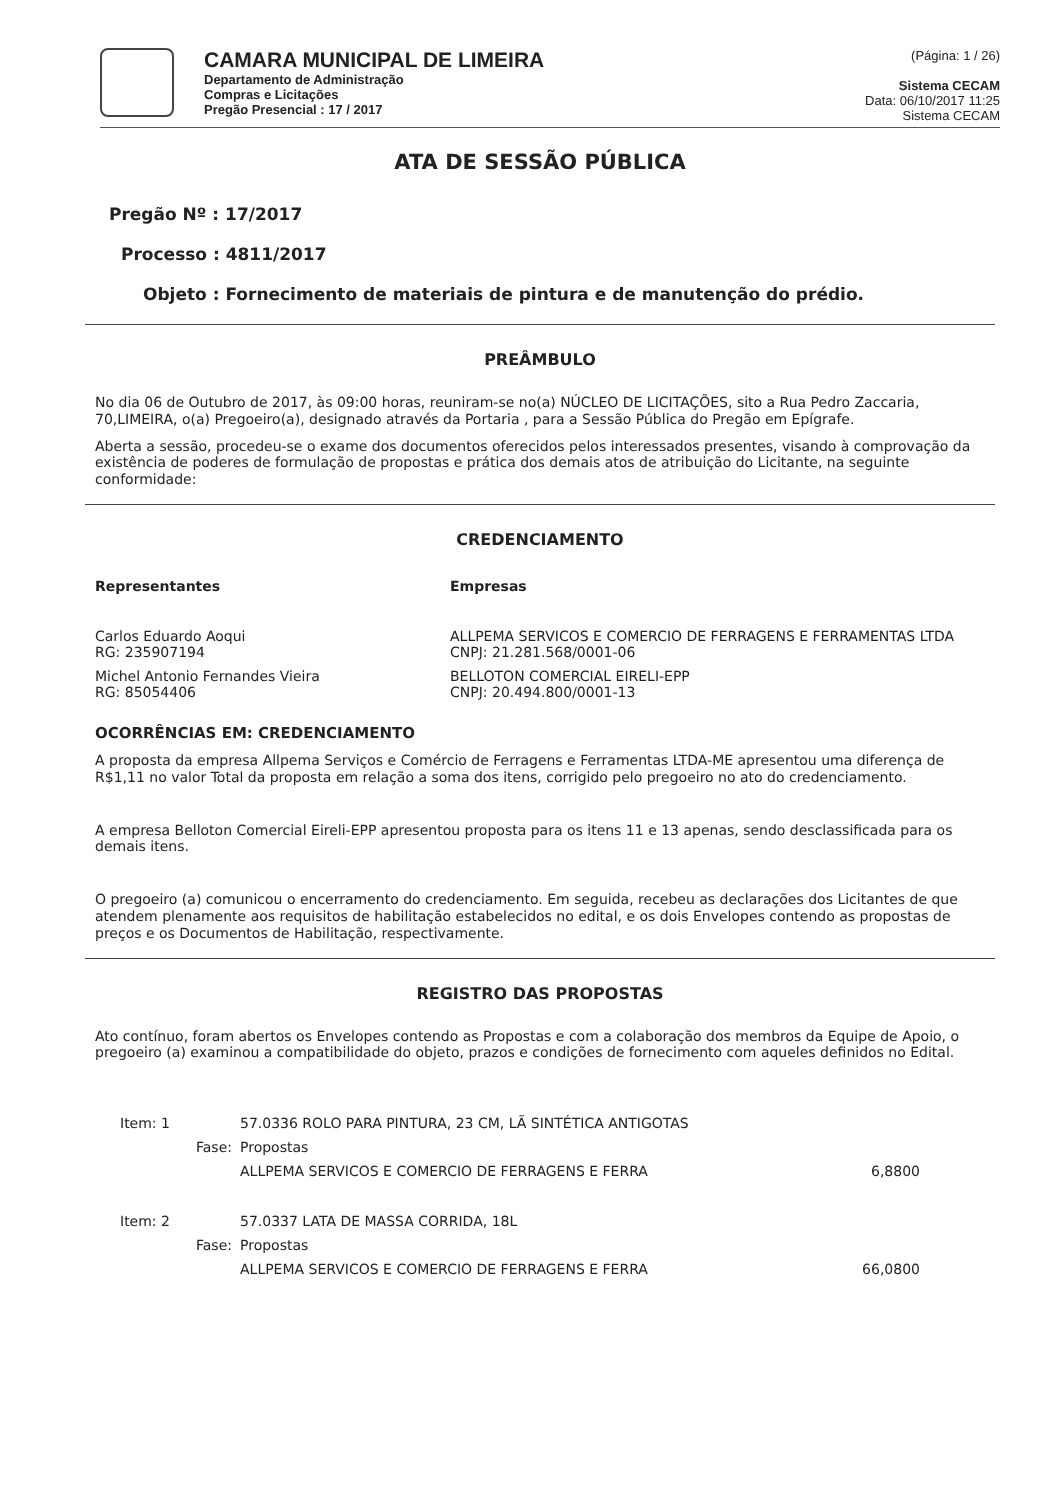CAMARA MUNICIPAL DE LIMEIRA
Departamento de Administração
Compras e Licitações
Pregão Presencial : 17 / 2017
(Página: 1 / 26)
Sistema CECAM
Data: 06/10/2017 11:25
Sistema CECAM
ATA DE SESSÃO PÚBLICA
Pregão Nº : 17/2017
Processo : 4811/2017
Objeto : Fornecimento de materiais de pintura e de manutenção do prédio.
PREÂMBULO
No dia 06 de Outubro de 2017, às 09:00 horas, reuniram-se no(a) NÚCLEO DE LICITAÇÕES, sito a Rua Pedro Zaccaria, 70,LIMEIRA, o(a) Pregoeiro(a), designado através da Portaria , para a Sessão Pública do Pregão em Epígrafe.
Aberta a sessão, procedeu-se o exame dos documentos oferecidos pelos interessados presentes, visando à comprovação da existência de poderes de formulação de propostas e prática dos demais atos de atribuição do Licitante, na seguinte conformidade:
CREDENCIAMENTO
| Representantes | Empresas |
| --- | --- |
| Carlos Eduardo Aoqui RG: 235907194 | ALLPEMA SERVICOS E COMERCIO DE FERRAGENS E FERRAMENTAS LTDA CNPJ: 21.281.568/0001-06 |
| Michel Antonio Fernandes Vieira RG: 85054406 | BELLOTON COMERCIAL EIRELI-EPP CNPJ: 20.494.800/0001-13 |
OCORRÊNCIAS EM: CREDENCIAMENTO
A proposta da empresa Allpema Serviços e Comércio de Ferragens e Ferramentas LTDA-ME apresentou uma diferença de R$1,11 no valor Total da proposta em relação a soma dos itens, corrigido pelo pregoeiro no ato do credenciamento.
A empresa Belloton Comercial Eireli-EPP apresentou proposta para os itens 11 e 13 apenas, sendo desclassificada para os demais itens.
O pregoeiro (a) comunicou o encerramento do credenciamento. Em seguida, recebeu as declarações dos Licitantes de que atendem plenamente aos requisitos de habilitação estabelecidos no edital, e os dois Envelopes contendo as propostas de preços e os Documentos de Habilitação, respectivamente.
REGISTRO DAS PROPOSTAS
Ato contínuo, foram abertos os Envelopes contendo as Propostas e com a colaboração dos membros da Equipe de Apoio, o pregoeiro (a) examinou a compatibilidade do objeto, prazos e condições de fornecimento com aqueles definidos no Edital.
| Item: 1 | 57.0336 ROLO PARA PINTURA, 23 CM, LÃ SINTÉTICA ANTIGOTAS | |
| Fase: | Propostas | |
| | ALLPEMA SERVICOS E COMERCIO DE FERRAGENS E FERRA | 6,8800 |
| Item: 2 | 57.0337 LATA DE MASSA CORRIDA, 18L | |
| Fase: | Propostas | |
| | ALLPEMA SERVICOS E COMERCIO DE FERRAGENS E FERRA | 66,0800 |